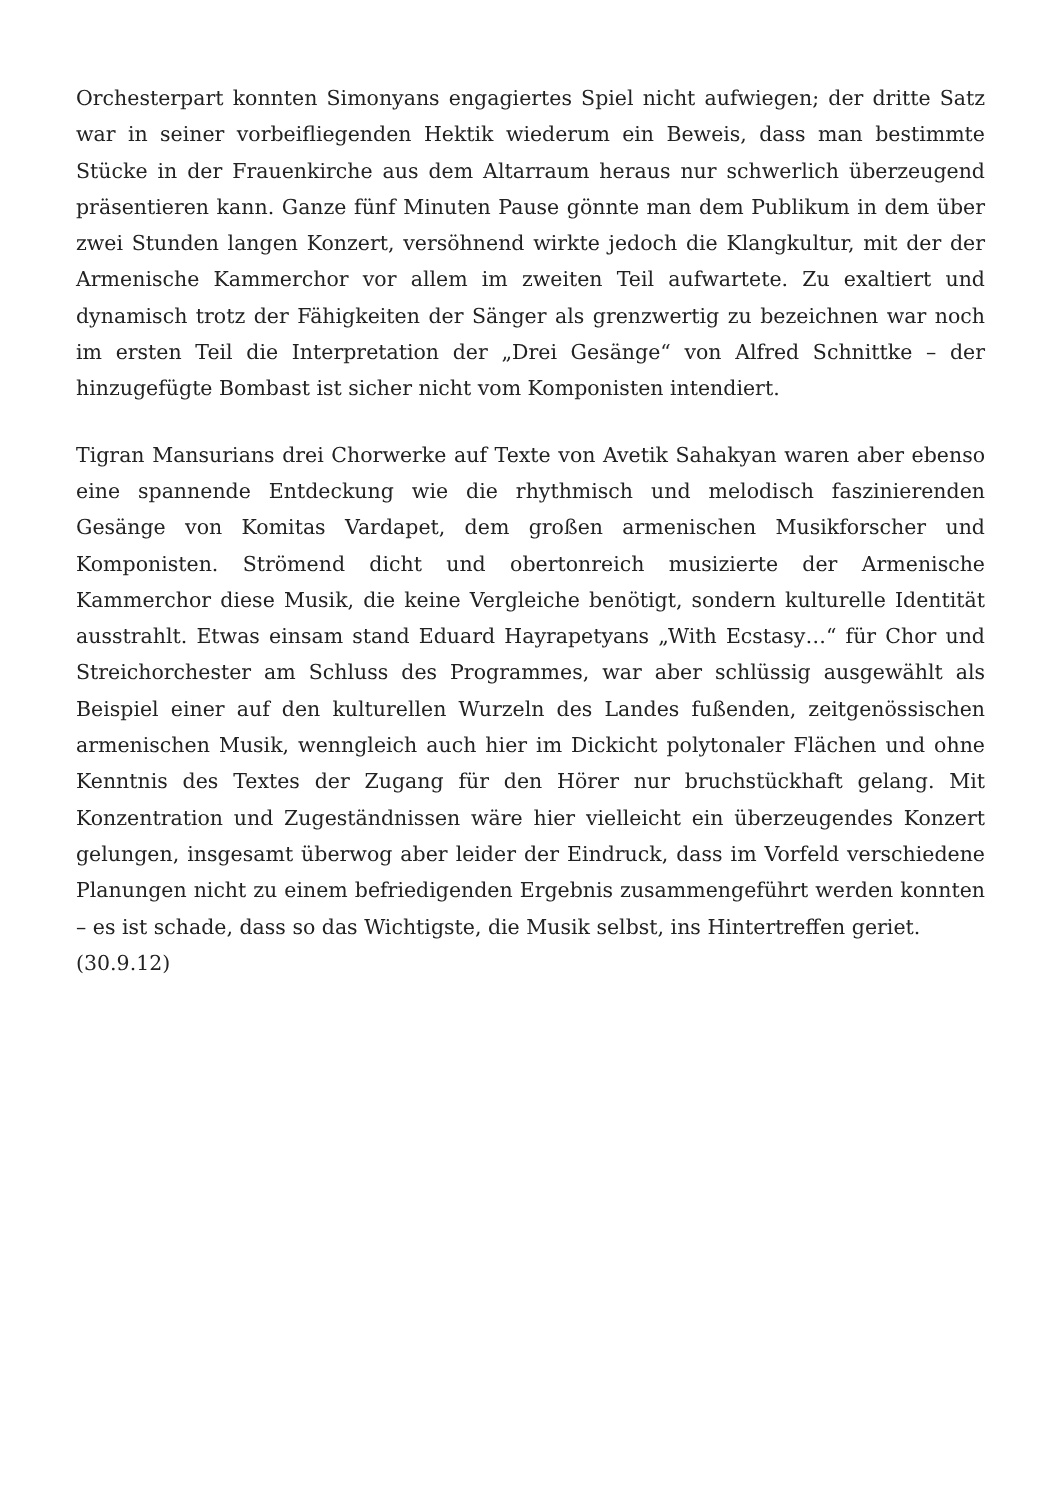Orchesterpart konnten Simonyans engagiertes Spiel nicht aufwiegen; der dritte Satz war in seiner vorbeifliegenden Hektik wiederum ein Beweis, dass man bestimmte Stücke in der Frauenkirche aus dem Altarraum heraus nur schwerlich überzeugend präsentieren kann. Ganze fünf Minuten Pause gönnte man dem Publikum in dem über zwei Stunden langen Konzert, versöhnend wirkte jedoch die Klangkultur, mit der der Armenische Kammerchor vor allem im zweiten Teil aufwartete. Zu exaltiert und dynamisch trotz der Fähigkeiten der Sänger als grenzwertig zu bezeichnen war noch im ersten Teil die Interpretation der „Drei Gesänge“ von Alfred Schnittke – der hinzugefügte Bombast ist sicher nicht vom Komponisten intendiert.
Tigran Mansurians drei Chorwerke auf Texte von Avetik Sahakyan waren aber ebenso eine spannende Entdeckung wie die rhythmisch und melodisch faszinierenden Gesänge von Komitas Vardapet, dem großen armenischen Musikforscher und Komponisten. Strömend dicht und obertonreich musizierte der Armenische Kammerchor diese Musik, die keine Vergleiche benötigt, sondern kulturelle Identität ausstrahlt. Etwas einsam stand Eduard Hayrapetyans „With Ecstasy…“ für Chor und Streichorchester am Schluss des Programmes, war aber schlüssig ausgewählt als Beispiel einer auf den kulturellen Wurzeln des Landes fußenden, zeitgenössischen armenischen Musik, wenngleich auch hier im Dickicht polytonaler Flächen und ohne Kenntnis des Textes der Zugang für den Hörer nur bruchstückhaft gelang. Mit Konzentration und Zugeständnissen wäre hier vielleicht ein überzeugendes Konzert gelungen, insgesamt überwog aber leider der Eindruck, dass im Vorfeld verschiedene Planungen nicht zu einem befriedigenden Ergebnis zusammengeführt werden konnten – es ist schade, dass so das Wichtigste, die Musik selbst, ins Hintertreffen geriet.
(30.9.12)